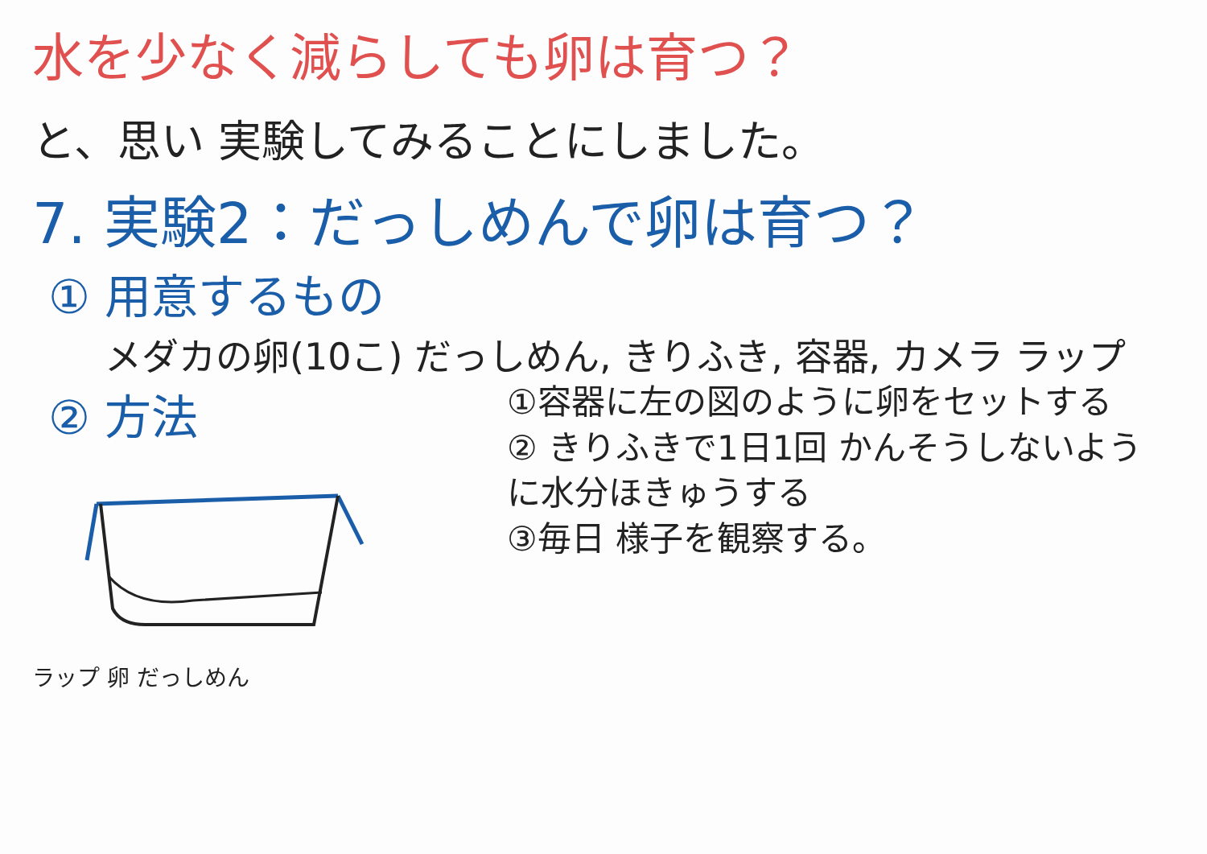水を少なく減らしても卵は育つ？
と、思い 実験してみることにしました。
7. 実験2：だっしめんで卵は育つ？
① 用意するもの
メダカの卵(10こ) だっしめん, きりふき, 容器, カメラ ラップ
② 方法
ラップ 卵 だっしめん
①容器に左の図のように卵をセットする
② きりふきで1日1回 かんそうしないように水分ほきゅうする
③毎日 様子を観察する。